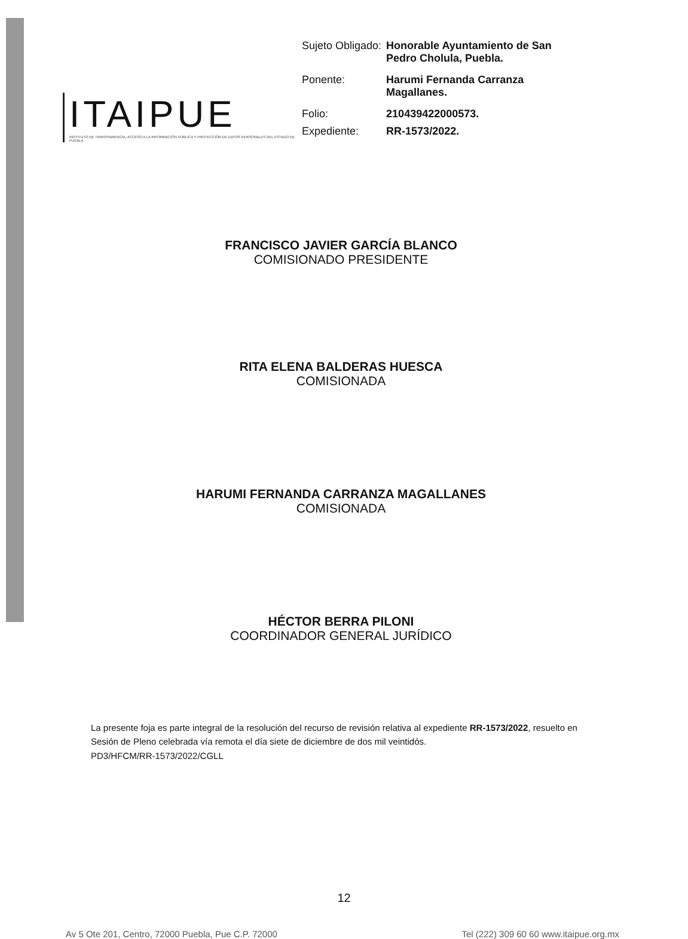ITAIPUE
INSTITUTO DE TRANSPARENCIA, ACCESO A LA INFORMACIÓN PÚBLICA Y PROTECCIÓN DE DATOS PERSONALES DEL ESTADO DE PUEBLA
| Sujeto Obligado: | Honorable Ayuntamiento de San Pedro Cholula, Puebla. |
| Ponente: | Harumi Fernanda Carranza Magallanes. |
| Folio: | 210439422000573. |
| Expediente: | RR-1573/2022. |
FRANCISCO JAVIER GARCÍA BLANCO
COMISIONADO PRESIDENTE
RITA ELENA BALDERAS HUESCA
COMISIONADA
HARUMI FERNANDA CARRANZA MAGALLANES
COMISIONADA
HÉCTOR BERRA PILONI
COORDINADOR GENERAL JURÍDICO
La presente foja es parte integral de la resolución del recurso de revisión relativa al expediente RR-1573/2022, resuelto en Sesión de Pleno celebrada vía remota el día siete de diciembre de dos mil veintidós.
PD3/HFCM/RR-1573/2022/CGLL
12
Av 5 Ote 201, Centro, 72000 Puebla, Pue C.P. 72000 Tel (222) 309 60 60 www.itaipue.org.mx